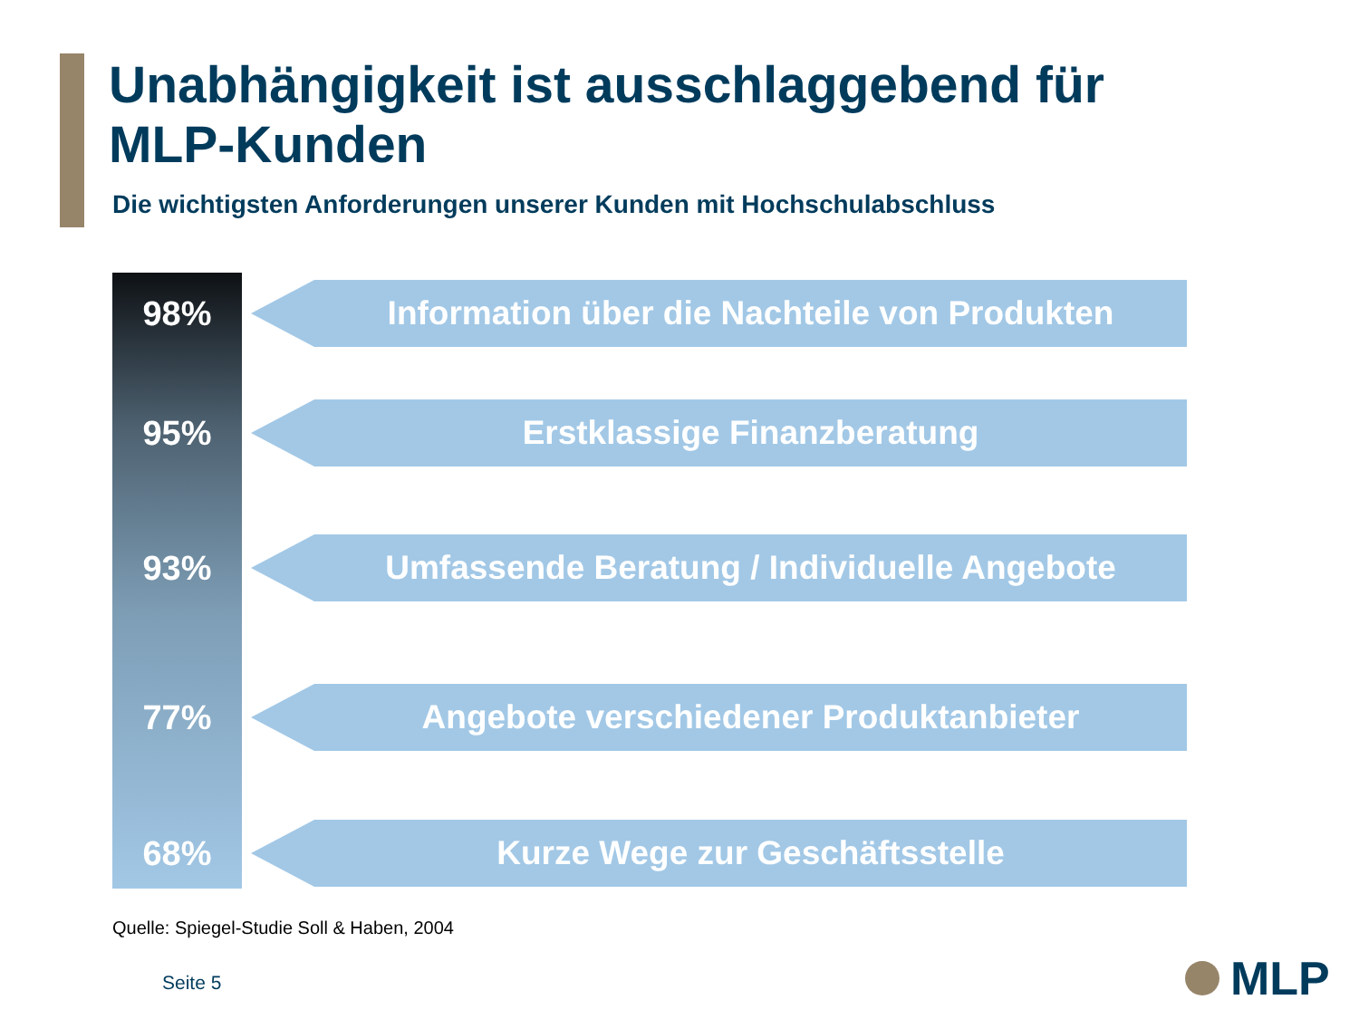Unabhängigkeit ist ausschlaggebend für
MLP-Kunden
Die wichtigsten Anforderungen unserer Kunden mit Hochschulabschluss
98%
Information über die Nachteile von Produkten
95%
Erstklassige Finanzberatung
93%
Umfassende Beratung / Individuelle Angebote
77%
Angebote verschiedener Produktanbieter
68%
Kurze Wege zur Geschäftsstelle
Quelle: Spiegel-Studie Soll & Haben, 2004
Seite 5 MLP